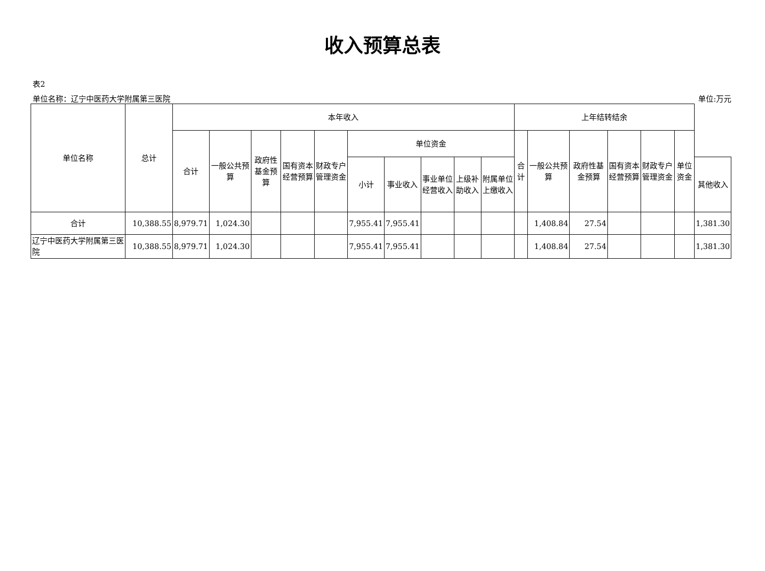收入预算总表
表2
单位名称：辽宁中医药大学附属第三医院 单位:万元
| 单位名称 | 总计 | 本年收入 | | | | | | | | | | 上年结转结余 | | | | | | |
| --- | --- | --- | --- | --- | --- | --- | --- | --- | --- | --- | --- | --- | --- | --- | --- | --- | --- | --- |
| | | 合计 | 一般公共预算 | 政府性基金预算 | 国有资本经营预算 | 财政专户管理资金 | 单位资金 | | | | | 合计 | 一般公共预算 | 政府性基金预算 | 国有资本经营预算 | 财政专户管理资金 | 单位资金 | |
| | | | | | | | 小计 | 事业收入 | 事业单位经营收入 | 上级补助收入 | 附属单位上缴收入 | | | | | | | 其他收入 |
| 合计 | 10,388.55 | 8,979.71 | 1,024.30 | | | | 7,955.41 | 7,955.41 | | | | | 1,408.84 | 27.54 | | | | 1,381.30 |
| 辽宁中医药大学附属第三医院 | 10,388.55 | 8,979.71 | 1,024.30 | | | | 7,955.41 | 7,955.41 | | | | | 1,408.84 | 27.54 | | | | 1,381.30 |